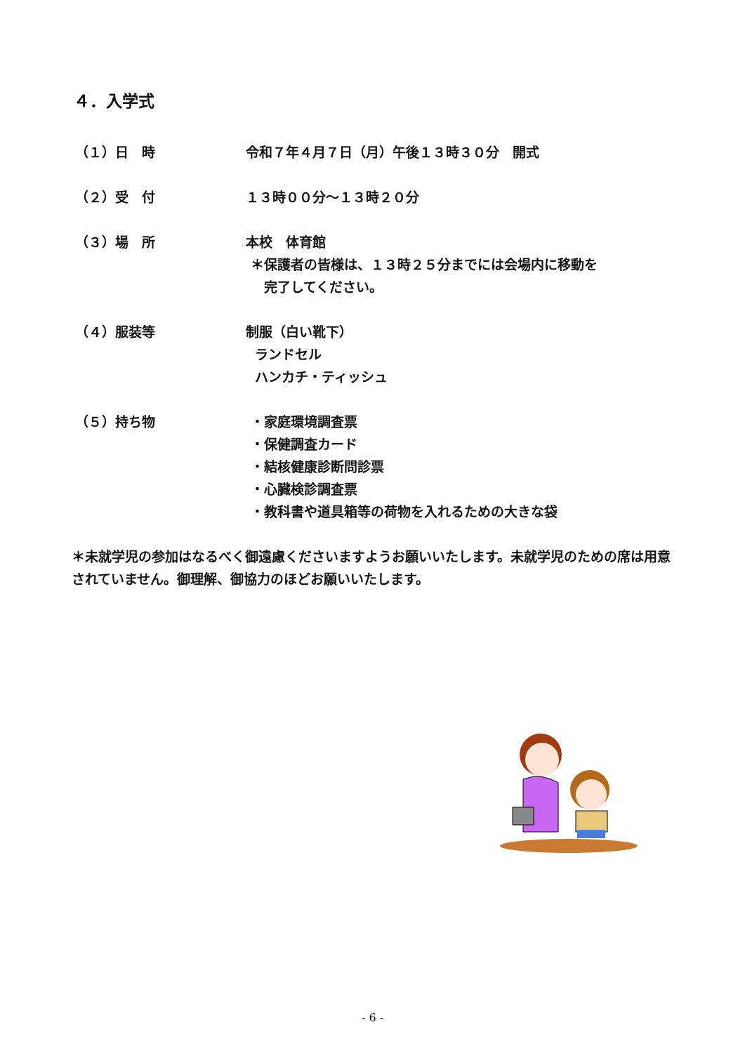４．入学式
（１）日　時 令和７年４月７日（月）午後１３時３０分　開式
（２）受　付 １３時００分～１３時２０分
（３）場　所 本校　体育館
＊保護者の皆様は、１３時２５分までには会場内に移動を
完了してください。
（４）服装等 制服（白い靴下）
ランドセル
ハンカチ・ティッシュ
（５）持ち物 ・家庭環境調査票
・保健調査カード
・結核健康診断問診票
・心臓検診調査票
・教科書や道具箱等の荷物を入れるための大きな袋
＊未就学児の参加はなるべく御遠慮くださいますようお願いいたします。未就学児のための席は用意されていません。御理解、御協力のほどお願いいたします。
- 6 -